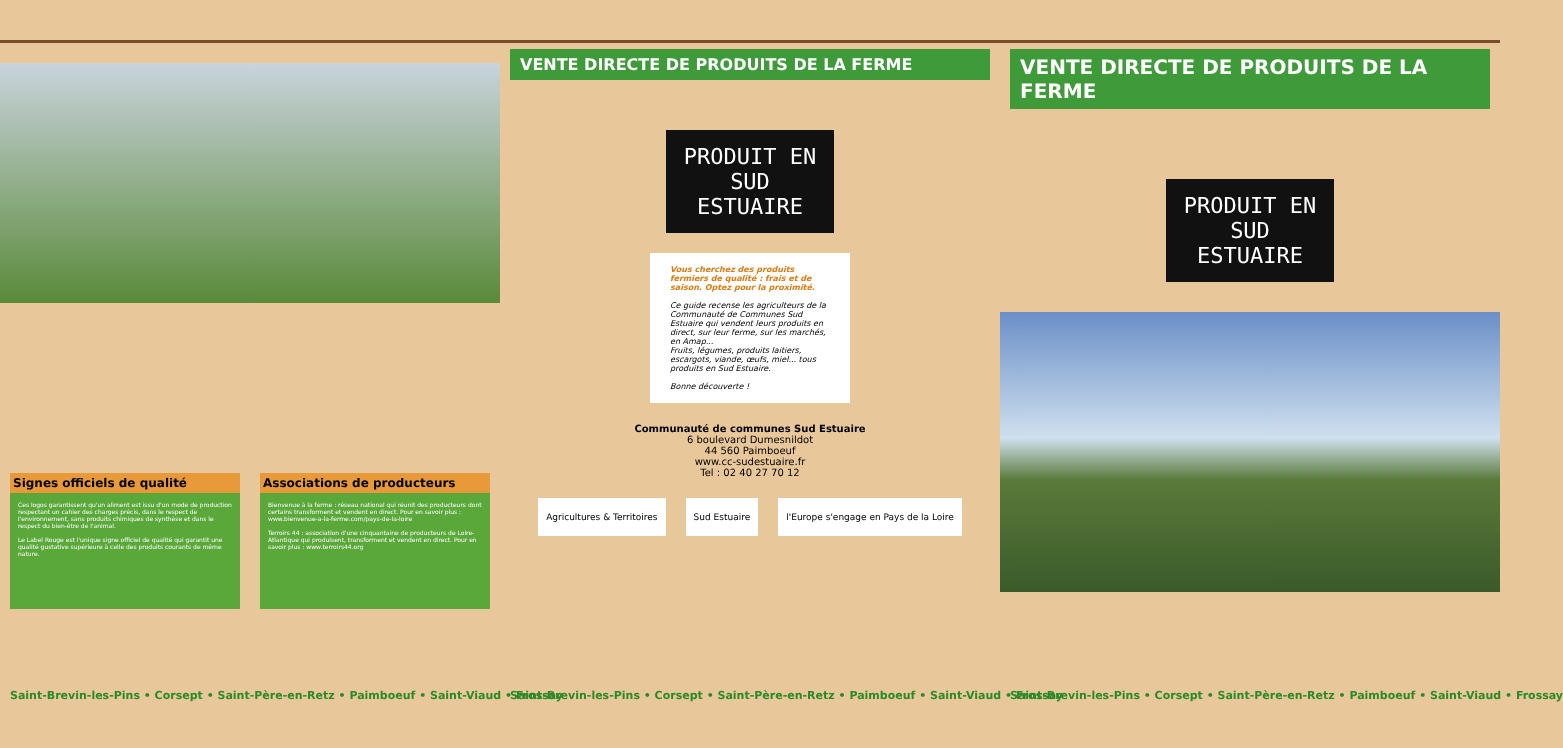Signes officiels de qualité
Ces logos garantissent qu'un aliment est issu d'un mode de production respectant un cahier des charges précis, dans le respect de l'environnement, sans produits chimiques de synthèse et dans le respect du bien-être de l'animal.
Le Label Rouge est l'unique signe officiel de qualité qui garantit une qualité gustative supérieure à celle des produits courants de même nature.
Associations de producteurs
Bienvenue à la ferme : réseau national qui réunit des producteurs dont certains transforment et vendent en direct. Pour en savoir plus : www.bienvenue-a-la-ferme.com/pays-de-la-loire
Terroirs 44 : association d'une cinquantaine de producteurs de Loire-Atlantique qui produisent, transforment et vendent en direct. Pour en savoir plus : www.terroirs44.org
Saint-Brevin-les-Pins • Corsept • Saint-Père-en-Retz • Paimboeuf • Saint-Viaud • Frossay
VENTE DIRECTE DE PRODUITS DE LA FERME
PRODUIT EN SUD ESTUAIRE
Vous cherchez des produits fermiers de qualité : frais et de saison. Optez pour la proximité.
Ce guide recense les agriculteurs de la Communauté de Communes Sud Estuaire qui vendent leurs produits en direct, sur leur ferme, sur les marchés, en Amap...
Fruits, légumes, produits laitiers, escargots, viande, œufs, miel... tous produits en Sud Estuaire.
Bonne découverte !
Communauté de communes Sud Estuaire
6 boulevard Dumesnildot
44 560 Paimboeuf
www.cc-sudestuaire.fr
Tel : 02 40 27 70 12
Agricultures & Territoires Sud Estuaire l'Europe s'engage en Pays de la Loire
Saint-Brevin-les-Pins • Corsept • Saint-Père-en-Retz • Paimboeuf • Saint-Viaud • Frossay
VENTE DIRECTE DE PRODUITS DE LA FERME
PRODUIT EN SUD ESTUAIRE
Saint-Brevin-les-Pins • Corsept • Saint-Père-en-Retz • Paimboeuf • Saint-Viaud • Frossay